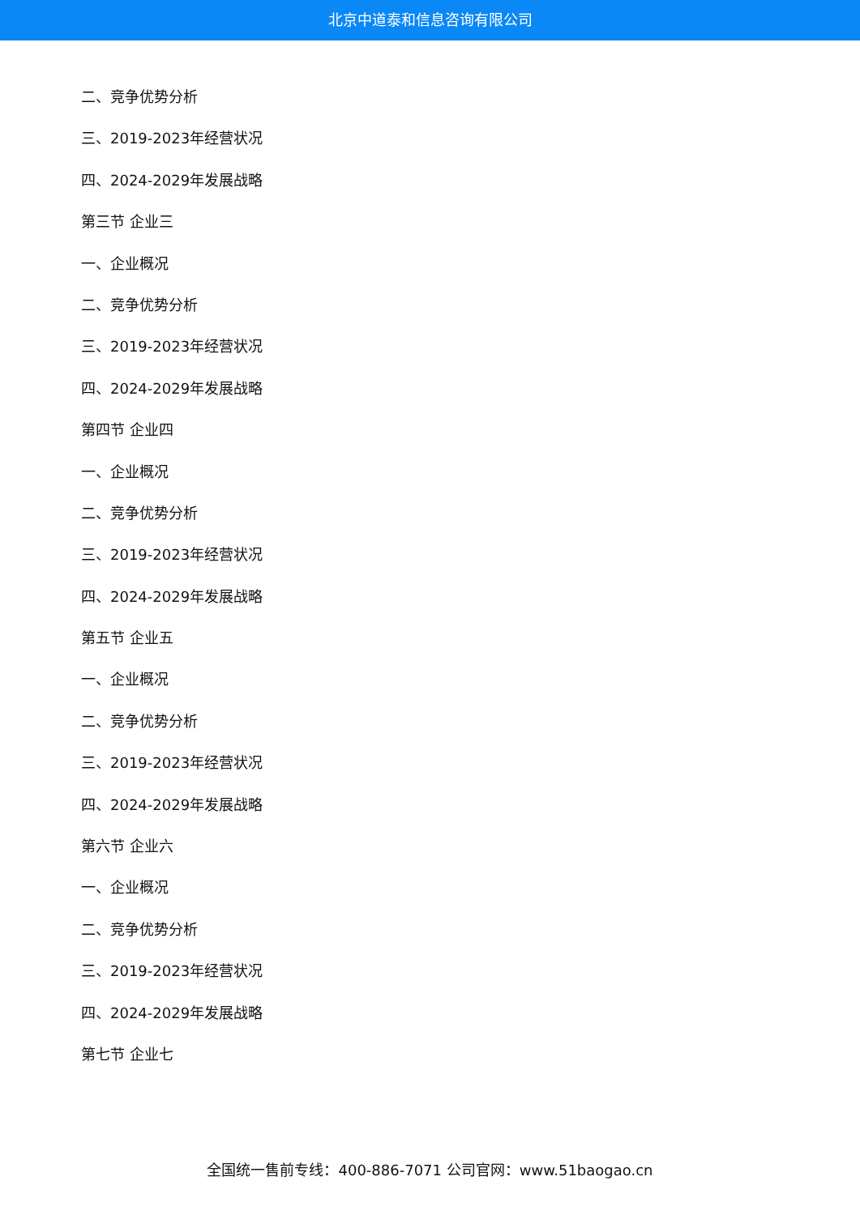北京中道泰和信息咨询有限公司
二、竞争优势分析
三、2019-2023年经营状况
四、2024-2029年发展战略
第三节 企业三
一、企业概况
二、竞争优势分析
三、2019-2023年经营状况
四、2024-2029年发展战略
第四节 企业四
一、企业概况
二、竞争优势分析
三、2019-2023年经营状况
四、2024-2029年发展战略
第五节 企业五
一、企业概况
二、竞争优势分析
三、2019-2023年经营状况
四、2024-2029年发展战略
第六节 企业六
一、企业概况
二、竞争优势分析
三、2019-2023年经营状况
四、2024-2029年发展战略
第七节 企业七
全国统一售前专线：400-886-7071 公司官网：www.51baogao.cn